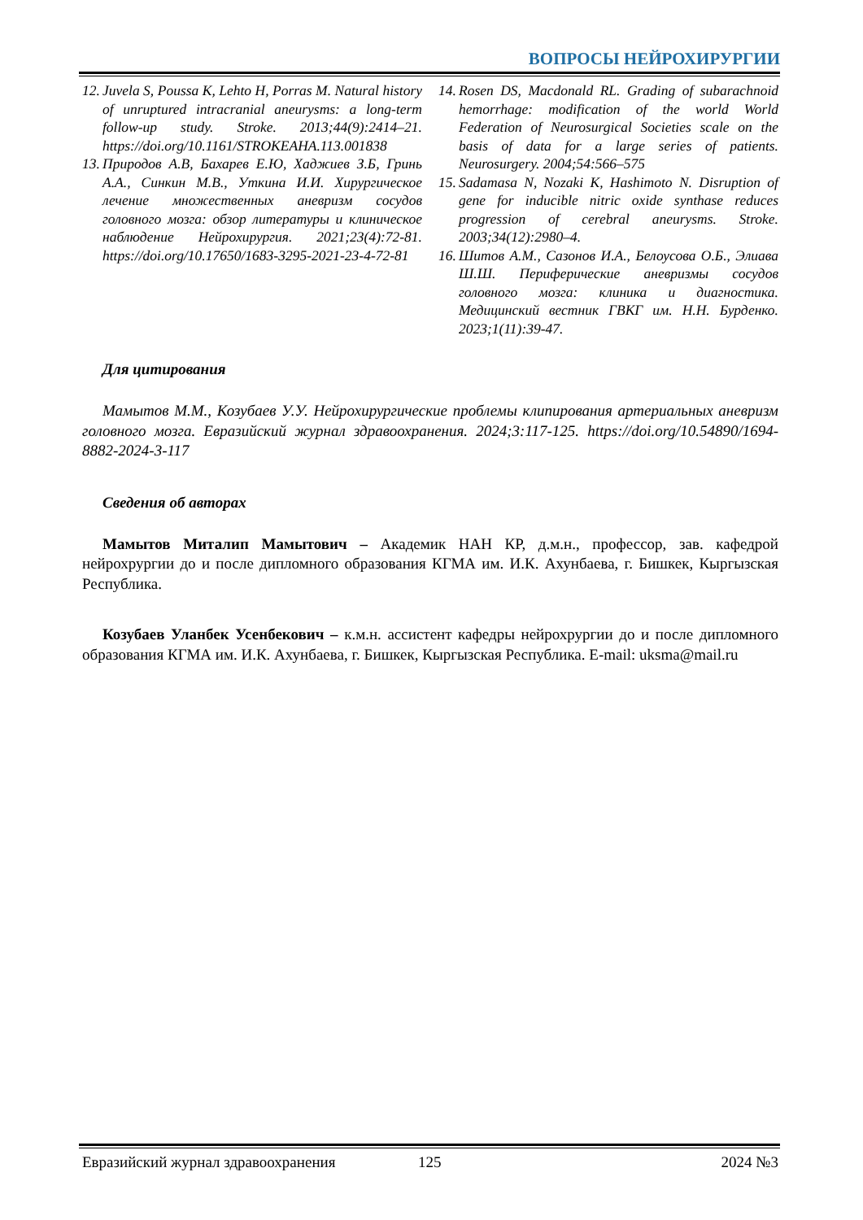ВОПРОСЫ НЕЙРОХИРУРГИИ
12. Juvela S, Poussa K, Lehto H, Porras M. Natural history of unruptured intracranial aneurysms: a long-term follow-up study. Stroke. 2013;44(9):2414–21. https://doi.org/10.1161/STROKEAHA.113.001838
13. Природов А.В, Бахарев Е.Ю, Хаджиев З.Б, Гринь А.А., Синкин М.В., Уткина И.И. Хирургическое лечение множественных аневризм сосудов головного мозга: обзор литературы и клиническое наблюдение Нейрохирургия. 2021;23(4):72-81. https://doi.org/10.17650/1683-3295-2021-23-4-72-81
14. Rosen DS, Macdonald RL. Grading of subarachnoid hemorrhage: modification of the world World Federation of Neurosurgical Societies scale on the basis of data for a large series of patients. Neurosurgery. 2004;54:566–575
15. Sadamasa N, Nozaki K, Hashimoto N. Disruption of gene for inducible nitric oxide synthase reduces progression of cerebral aneurysms. Stroke. 2003;34(12):2980–4.
16. Шитов А.М., Сазонов И.А., Белоусова О.Б., Элиава Ш.Ш. Периферические аневризмы сосудов головного мозга: клиника и диагностика. Медицинский вестник ГВКГ им. Н.Н. Бурденко. 2023;1(11):39-47.
Для цитирования
Мамытов М.М., Козубаев У.У. Нейрохирургические проблемы клипирования артериальных аневризм головного мозга. Евразийский журнал здравоохранения. 2024;3:117-125. https://doi.org/10.54890/1694-8882-2024-3-117
Сведения об авторах
Мамытов Миталип Мамытович – Академик НАН КР, д.м.н., профессор, зав. кафедрой нейрохрургии до и после дипломного образования КГМА им. И.К. Ахунбаева, г. Бишкек, Кыргызская Республика.
Козубаев Уланбек Усенбекович – к.м.н. ассистент кафедры нейрохрургии до и после дипломного образования КГМА им. И.К. Ахунбаева, г. Бишкек, Кыргызская Республика. E-mail: uksma@mail.ru
Евразийский журнал здравоохранения 125 2024 №3